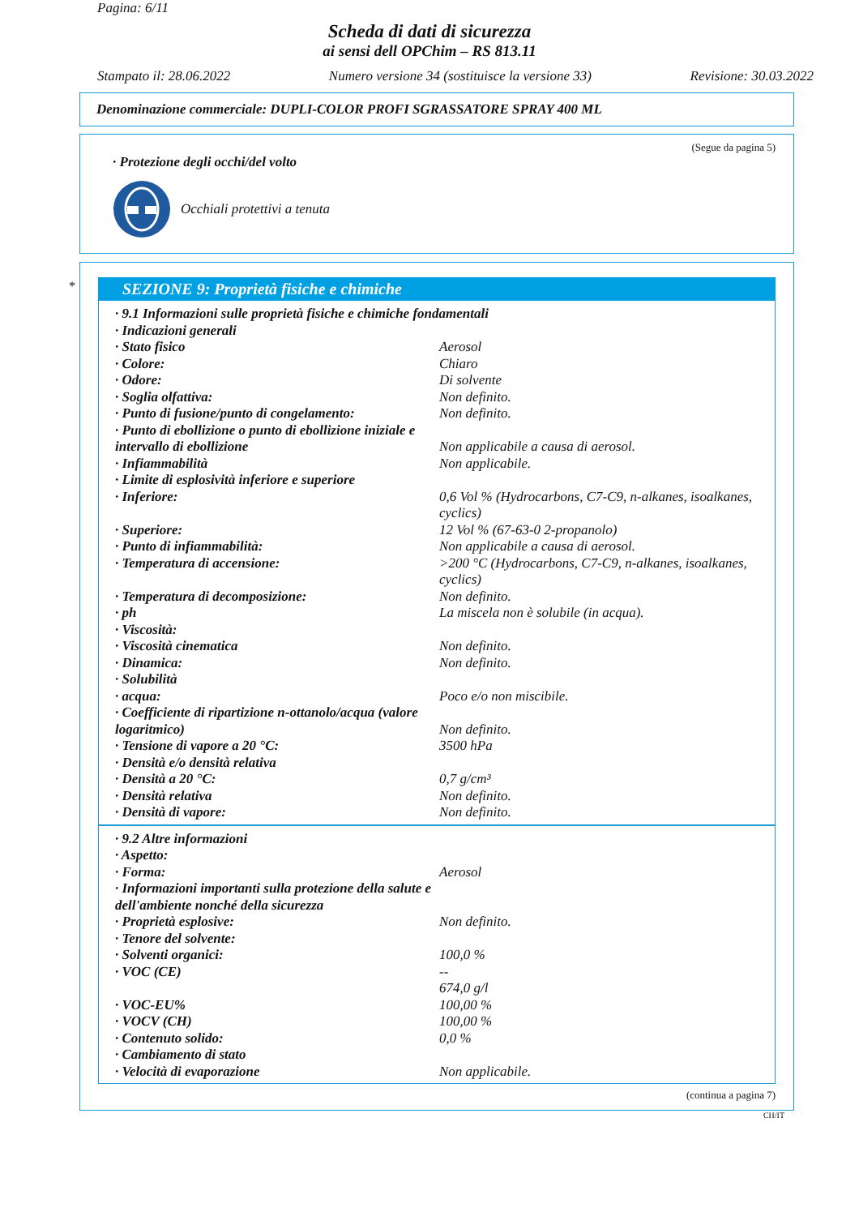Pagina: 6/11
Scheda di dati di sicurezza
ai sensi dell OPChim – RS 813.11
Stampato il: 28.06.2022 Numero versione 34 (sostituisce la versione 33) Revisione: 30.03.2022
Denominazione commerciale: DUPLI-COLOR PROFI SGRASSATORE SPRAY 400 ML
(Segue da pagina 5)
· Protezione degli occhi/del volto
Occhiali protettivi a tenuta
*
SEZIONE 9: Proprietà fisiche e chimiche
| · 9.1 Informazioni sulle proprietà fisiche e chimiche fondamentali | |
| · Indicazioni generali | |
| · Stato fisico | Aerosol |
| · Colore: | Chiaro |
| · Odore: | Di solvente |
| · Soglia olfattiva: | Non definito. |
| · Punto di fusione/punto di congelamento: | Non definito. |
| · Punto di ebollizione o punto di ebollizione iniziale e intervallo di ebollizione | Non applicabile a causa di aerosol. |
| · Infiammabilità | Non applicabile. |
| · Limite di esplosività inferiore e superiore | |
| · Inferiore: | 0,6 Vol % (Hydrocarbons, C7-C9, n-alkanes, isoalkanes, cyclics) |
| · Superiore: | 12 Vol % (67-63-0 2-propanolo) |
| · Punto di infiammabilità: | Non applicabile a causa di aerosol. |
| · Temperatura di accensione: | >200 °C (Hydrocarbons, C7-C9, n-alkanes, isoalkanes, cyclics) |
| · Temperatura di decomposizione: | Non definito. |
| · ph | La miscela non è solubile (in acqua). |
| · Viscosità: | |
| · Viscosità cinematica | Non definito. |
| · Dinamica: | Non definito. |
| · Solubilità | |
| · acqua: | Poco e/o non miscibile. |
| · Coefficiente di ripartizione n-ottanolo/acqua (valore logaritmico) | Non definito. |
| · Tensione di vapore a 20 °C: | 3500 hPa |
| · Densità e/o densità relativa | |
| · Densità a 20 °C: | 0,7 g/cm³ |
| · Densità relativa | Non definito. |
| · Densità di vapore: | Non definito. |
| · 9.2 Altre informazioni | |
| · Aspetto: | |
| · Forma: | Aerosol |
| · Informazioni importanti sulla protezione della salute e dell'ambiente nonché della sicurezza | |
| · Proprietà esplosive: | Non definito. |
| · Tenore del solvente: | |
| · Solventi organici: | 100,0 % |
| · VOC (CE) | -- 674,0 g/l |
| · VOC-EU% | 100,00 % |
| · VOCV (CH) | 100,00 % |
| · Contenuto solido: | 0,0 % |
| · Cambiamento di stato | |
| · Velocità di evaporazione | Non applicabile. |
(continua a pagina 7)
CH/IT